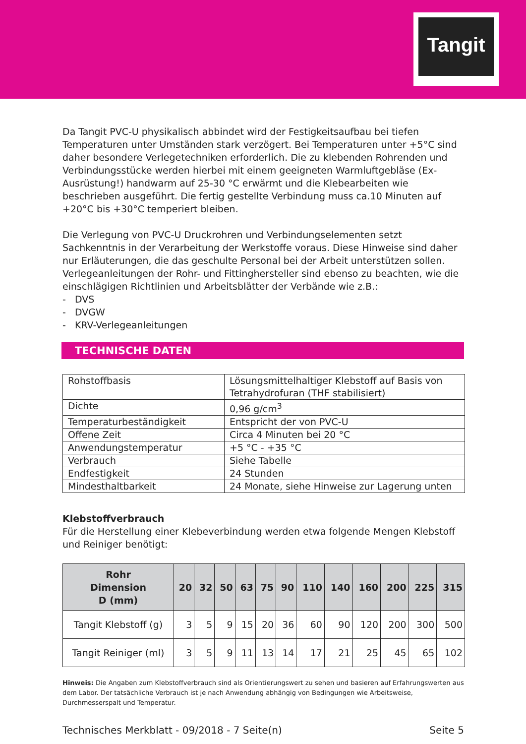Tangit
Da Tangit PVC-U physikalisch abbindet wird der Festigkeitsaufbau bei tiefen Temperaturen unter Umständen stark verzögert. Bei Temperaturen unter +5°C sind daher besondere Verlegetechniken erforderlich. Die zu klebenden Rohrenden und Verbindungsstücke werden hierbei mit einem geeigneten Warmluftgebläse (Ex-Ausrüstung!) handwarm auf 25-30 °C erwärmt und die Klebearbeiten wie beschrieben ausgeführt. Die fertig gestellte Verbindung muss ca.10 Minuten auf +20°C bis +30°C temperiert bleiben.
Die Verlegung von PVC-U Druckrohren und Verbindungselementen setzt Sachkenntnis in der Verarbeitung der Werkstoffe voraus. Diese Hinweise sind daher nur Erläuterungen, die das geschulte Personal bei der Arbeit unterstützen sollen. Verlegeanleitungen der Rohr- und Fittinghersteller sind ebenso zu beachten, wie die einschlägigen Richtlinien und Arbeitsblätter der Verbände wie z.B.:
- DVS
- DVGW
- KRV-Verlegeanleitungen
TECHNISCHE DATEN
| Rohstoffbasis | Lösungsmittelhaltiger Klebstoff auf Basis von Tetrahydrofuran (THF stabilisiert) |
| Dichte | 0,96 g/cm<sup>3</sup> |
| Temperaturbeständigkeit | Entspricht der von PVC-U |
| Offene Zeit | Circa 4 Minuten bei 20 °C |
| Anwendungstemperatur | +5 °C - +35 °C |
| Verbrauch | Siehe Tabelle |
| Endfestigkeit | 24 Stunden |
| Mindesthaltbarkeit | 24 Monate, siehe Hinweise zur Lagerung unten |
Klebstoffverbrauch
Für die Herstellung einer Klebeverbindung werden etwa folgende Mengen Klebstoff und Reiniger benötigt:
| Rohr Dimension D (mm) | 20 | 32 | 50 | 63 | 75 | 90 | 110 | 140 | 160 | 200 | 225 | 315 |
| --- | --- | --- | --- | --- | --- | --- | --- | --- | --- | --- | --- | --- |
| Tangit Klebstoff (g) | 3 | 5 | 9 | 15 | 20 | 36 | 60 | 90 | 120 | 200 | 300 | 500 |
| Tangit Reiniger (ml) | 3 | 5 | 9 | 11 | 13 | 14 | 17 | 21 | 25 | 45 | 65 | 102 |
Hinweis: Die Angaben zum Klebstoffverbrauch sind als Orientierungswert zu sehen und basieren auf Erfahrungswerten aus dem Labor. Der tatsächliche Verbrauch ist je nach Anwendung abhängig von Bedingungen wie Arbeitsweise, Durchmesserspalt und Temperatur.
Technisches Merkblatt - 09/2018 - 7 Seite(n) Seite 5